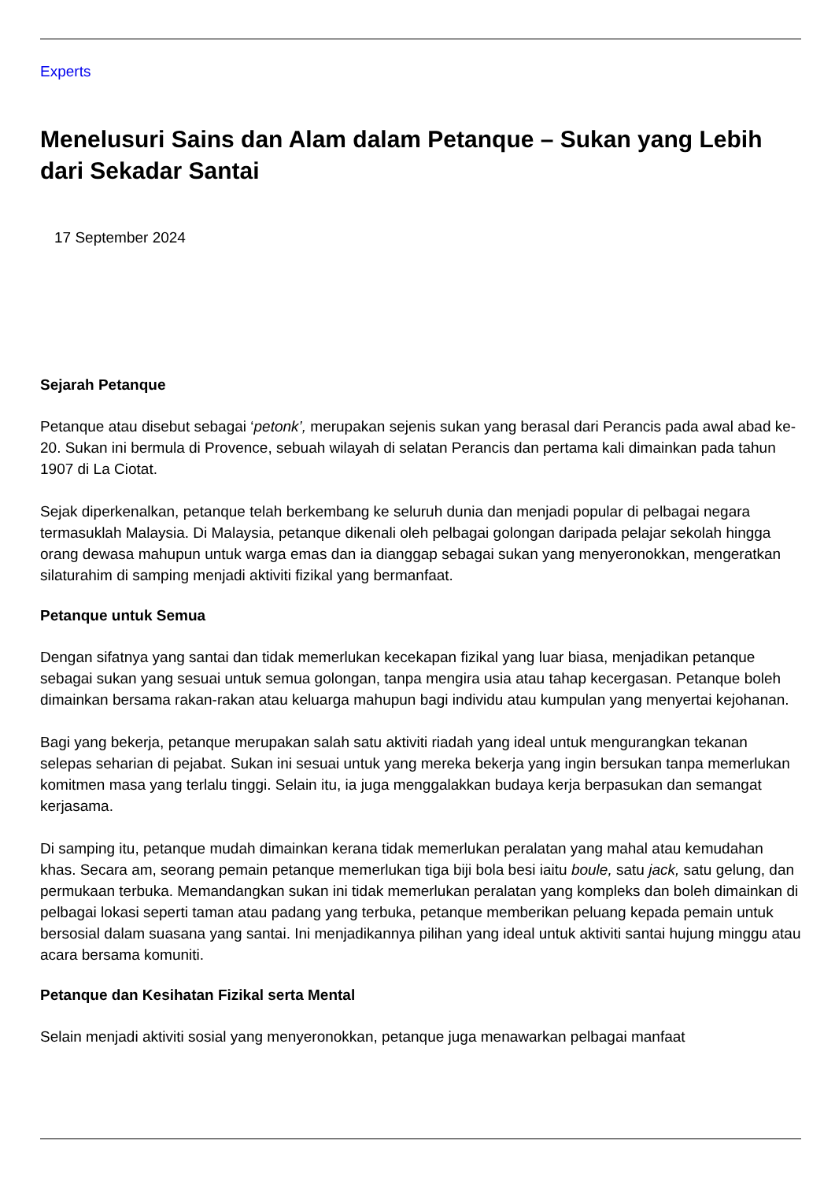Experts
Menelusuri Sains dan Alam dalam Petanque – Sukan yang Lebih dari Sekadar Santai
17 September 2024
Sejarah Petanque
Petanque atau disebut sebagai ‘petonk’, merupakan sejenis sukan yang berasal dari Perancis pada awal abad ke-20. Sukan ini bermula di Provence, sebuah wilayah di selatan Perancis dan pertama kali dimainkan pada tahun 1907 di La Ciotat.
Sejak diperkenalkan, petanque telah berkembang ke seluruh dunia dan menjadi popular di pelbagai negara termasuklah Malaysia. Di Malaysia, petanque dikenali oleh pelbagai golongan daripada pelajar sekolah hingga orang dewasa mahupun untuk warga emas dan ia dianggap sebagai sukan yang menyeronokkan, mengeratkan silaturahim di samping menjadi aktiviti fizikal yang bermanfaat.
Petanque untuk Semua
Dengan sifatnya yang santai dan tidak memerlukan kecekapan fizikal yang luar biasa, menjadikan petanque sebagai sukan yang sesuai untuk semua golongan, tanpa mengira usia atau tahap kecergasan. Petanque boleh dimainkan bersama rakan-rakan atau keluarga mahupun bagi individu atau kumpulan yang menyertai kejohanan.
Bagi yang bekerja, petanque merupakan salah satu aktiviti riadah yang ideal untuk mengurangkan tekanan selepas seharian di pejabat. Sukan ini sesuai untuk yang mereka bekerja yang ingin bersukan tanpa memerlukan komitmen masa yang terlalu tinggi. Selain itu, ia juga menggalakkan budaya kerja berpasukan dan semangat kerjasama.
Di samping itu, petanque mudah dimainkan kerana tidak memerlukan peralatan yang mahal atau kemudahan khas. Secara am, seorang pemain petanque memerlukan tiga biji bola besi iaitu boule, satu jack, satu gelung, dan permukaan terbuka. Memandangkan sukan ini tidak memerlukan peralatan yang kompleks dan boleh dimainkan di pelbagai lokasi seperti taman atau padang yang terbuka, petanque memberikan peluang kepada pemain untuk bersosial dalam suasana yang santai. Ini menjadikannya pilihan yang ideal untuk aktiviti santai hujung minggu atau acara bersama komuniti.
Petanque dan Kesihatan Fizikal serta Mental
Selain menjadi aktiviti sosial yang menyeronokkan, petanque juga menawarkan pelbagai manfaat